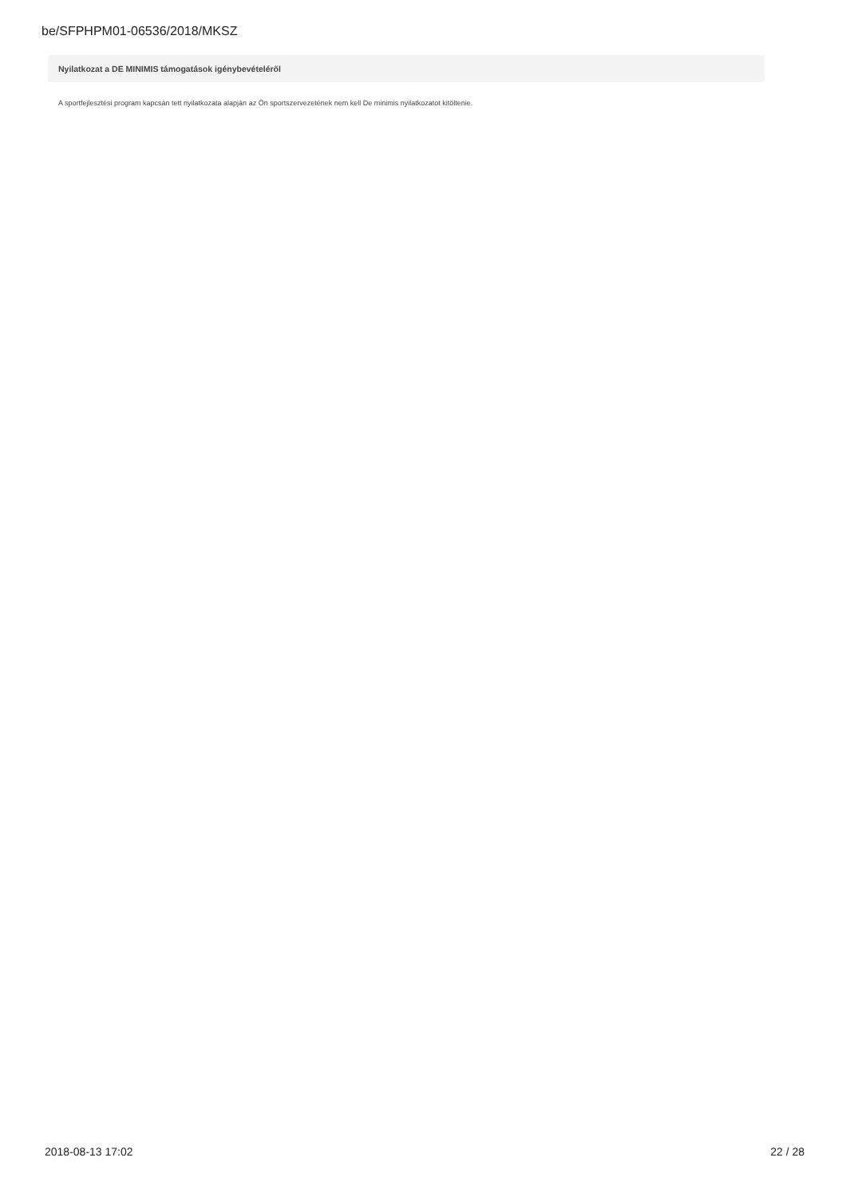be/SFPHPM01-06536/2018/MKSZ
Nyilatkozat a DE MINIMIS támogatások igénybevételéről
A sportfejlesztési program kapcsán tett nyilatkozata alapján az Ön sportszervezetének nem kell De minimis nyilatkozatot kitöltenie.
2018-08-13 17:02 22 / 28